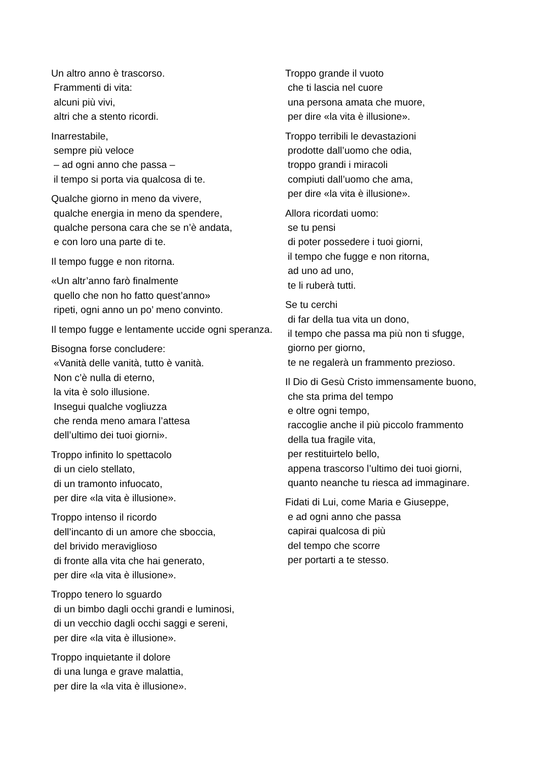Un altro anno è trascorso.
Frammenti di vita:
alcuni più vivi,
altri che a stento ricordi.
Inarrestabile,
sempre più veloce
– ad ogni anno che passa –
il tempo si porta via qualcosa di te.
Qualche giorno in meno da vivere,
qualche energia in meno da spendere,
qualche persona cara che se n’è andata,
e con loro una parte di te.
Il tempo fugge e non ritorna.
«Un altr’anno farò finalmente
quello che non ho fatto quest’anno»
ripeti, ogni anno un po’ meno convinto.
Il tempo fugge e lentamente uccide ogni speranza.
Bisogna forse concludere:
«Vanità delle vanità, tutto è vanità.
Non c’è nulla di eterno,
la vita è solo illusione.
Insegui qualche vogliuzza
che renda meno amara l’attesa
dell’ultimo dei tuoi giorni».
Troppo infinito lo spettacolo
di un cielo stellato,
di un tramonto infuocato,
per dire «la vita è illusione».
Troppo intenso il ricordo
dell’incanto di un amore che sboccia,
del brivido meraviglioso
di fronte alla vita che hai generato,
per dire «la vita è illusione».
Troppo tenero lo sguardo
di un bimbo dagli occhi grandi e luminosi,
di un vecchio dagli occhi saggi e sereni,
per dire «la vita è illusione».
Troppo inquietante il dolore
di una lunga e grave malattia,
per dire la «la vita è illusione».
Troppo grande il vuoto
che ti lascia nel cuore
una persona amata che muore,
per dire «la vita è illusione».
Troppo terribili le devastazioni
prodotte dall’uomo che odia,
troppo grandi i miracoli
compiuti dall’uomo che ama,
per dire «la vita è illusione».
Allora ricordati uomo:
se tu pensi
di poter possedere i tuoi giorni,
il tempo che fugge e non ritorna,
ad uno ad uno,
te li ruberà tutti.
Se tu cerchi
di far della tua vita un dono,
il tempo che passa ma più non ti sfugge,
giorno per giorno,
te ne regalerà un frammento prezioso.
Il Dio di Gesù Cristo immensamente buono,
che sta prima del tempo
e oltre ogni tempo,
raccoglie anche il più piccolo frammento
della tua fragile vita,
per restituirtelo bello,
appena trascorso l’ultimo dei tuoi giorni,
quanto neanche tu riesca ad immaginare.
Fidati di Lui, come Maria e Giuseppe,
e ad ogni anno che passa
capirai qualcosa di più
del tempo che scorre
per portarti a te stesso.